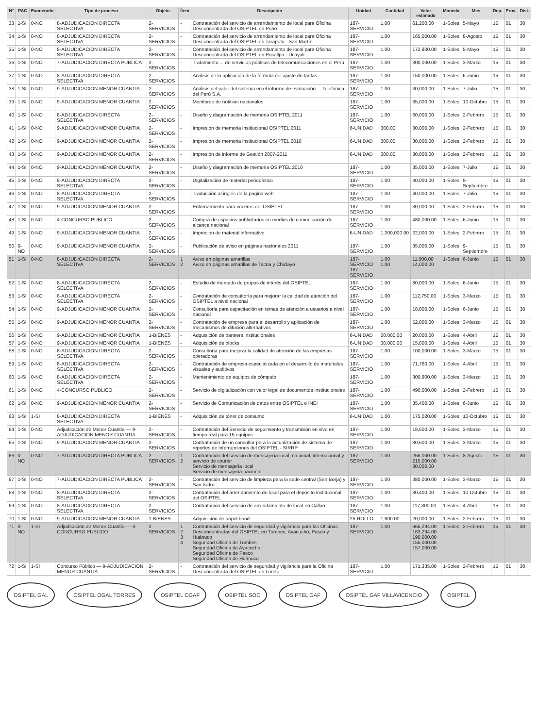| N° | PAC | Exonerado | Tipo de proceso | Objeto | Ítem | Descripción | Unidad | Cantidad | Valor estimado | Moneda | Mes | Dep. | Prov. | Dist. |
| --- | --- | --- | --- | --- | --- | --- | --- | --- | --- | --- | --- | --- | --- | --- |
| 33 | 1-SI | 0-NO | 8-ADJUDICACION DIRECTA SELECTIVA | 2-SERVICIOS | - | Contratación del servicio de arrendamiento de local para Oficina Desconcentrada del OSIPTEL en Puno | 187-SERVICIO | 1.00 | 61,200.00 | 1-Soles | 5-Mayo | 15 | 01 | 30 |
| 34 | 1-SI | 0-NO | 8-ADJUDICACION DIRECTA SELECTIVA | 2-SERVICIOS | - | Contratación del servicio de arrendamiento de local para Oficina Desconcentrada del OSIPTEL en Tarapoto - San Martín | 187-SERVICIO | 1.00 | 165,000.00 | 1-Soles | 8-Agosto | 15 | 01 | 30 |
| 35 | 1-SI | 0-NO | 8-ADJUDICACION DIRECTA SELECTIVA | 2-SERVICIOS | - | Contratación del servicio de arrendamiento de local para Oficina Desconcentrada del OSIPTEL en Pucallpa - Ucayali | 187-SERVICIO | 1.00 | 172,800.00 | 1-Soles | 5-Mayo | 15 | 01 | 30 |
| 36 | 1-SI | 0-NO | 7-ADJUDICACION DIRECTA PUBLICA | 2-SERVICIOS | - | Tratamiento ... de servicios públicos de telecomunicaciones en el Perú | 187-SERVICIO | 1.00 | 300,000.00 | 1-Soles | 3-Marzo | 15 | 01 | 30 |
| 37 | 1-SI | 0-NO | 8-ADJUDICACION DIRECTA SELECTIVA | 2-SERVICIOS | - | Análisis de la aplicación de la fórmula del ajuste de tarifas | 187-SERVICIO | 1.00 | 150,000.00 | 1-Soles | 6-Junio | 15 | 01 | 30 |
| 38 | 1-SI | 0-NO | 9-ADJUDICACION MENOR CUANTIA | 2-SERVICIOS | - | Análisis del valor del sistema en el informe de evaluación ... Telefónica del Perú S.A. | 187-SERVICIO | 1.00 | 30,000.00 | 1-Soles | 7-Julio | 15 | 01 | 30 |
| 39 | 1-SI | 0-NO | 9-ADJUDICACION MENOR CUANTIA | 2-SERVICIOS | - | Monitoreo de noticias nacionales | 187-SERVICIO | 1.00 | 35,000.00 | 1-Soles | 10-Octubre | 15 | 01 | 30 |
| 40 | 1-SI | 0-NO | 8-ADJUDICACION DIRECTA SELECTIVA | 2-SERVICIOS | - | Diseño y diagramación de memoria OSIPTEL 2011 | 187-SERVICIO | 1.00 | 60,000.00 | 1-Soles | 2-Febrero | 15 | 01 | 30 |
| 41 | 1-SI | 0-NO | 9-ADJUDICACION MENOR CUANTIA | 2-SERVICIOS | - | Impresión de memoria institucional OSIPTEL 2011 | 6-UNIDAD | 300.00 | 30,000.00 | 1-Soles | 2-Febrero | 15 | 01 | 30 |
| 42 | 1-SI | 0-NO | 9-ADJUDICACION MENOR CUANTIA | 2-SERVICIOS | - | Impresión de memoria institucional OSIPTEL 2010 | 6-UNIDAD | 300.00 | 30,000.00 | 1-Soles | 2-Febrero | 15 | 01 | 30 |
| 43 | 1-SI | 0-NO | 9-ADJUDICACION MENOR CUANTIA | 2-SERVICIOS | - | Impresión de informe de Gestión 2007-2011 | 6-UNIDAD | 300.00 | 30,000.00 | 1-Soles | 2-Febrero | 15 | 01 | 30 |
| 44 | 1-SI | 0-NO | 9-ADJUDICACION MENOR CUANTIA | 2-SERVICIOS | - | Diseño y diagramación de memoria OSIPTEL 2010 | 187-SERVICIO | 1.00 | 35,000.00 | 1-Soles | 7-Julio | 15 | 01 | 30 |
| 45 | 1-SI | 0-NO | 8-ADJUDICACION DIRECTA SELECTIVA | 2-SERVICIOS | - | Digitalización de material periodístico | 187-SERVICIO | 1.00 | 40,000.00 | 1-Soles | 9-Septiembre | 15 | 01 | 30 |
| 46 | 1-SI | 0-NO | 8-ADJUDICACION DIRECTA SELECTIVA | 2-SERVICIOS | - | Traducción al inglés de la página web | 187-SERVICIO | 1.00 | 40,000.00 | 1-Soles | 7-Julio | 15 | 01 | 30 |
| 47 | 1-SI | 0-NO | 9-ADJUDICACION MENOR CUANTIA | 2-SERVICIOS | - | Entrenamiento para voceros del OSIPTEL | 187-SERVICIO | 1.00 | 30,000.00 | 1-Soles | 2-Febrero | 15 | 01 | 30 |
| 48 | 1-SI | 0-NO | 4-CONCURSO PUBLICO | 2-SERVICIOS | - | Compra de espacios publicitarios en medios de comunicación de alcance nacional | 187-SERVICIO | 1.00 | 480,000.00 | 1-Soles | 6-Junio | 15 | 01 | 30 |
| 49 | 1-SI | 0-NO | 9-ADJUDICACION MENOR CUANTIA | 2-SERVICIOS | - | Impresión de material informativo | 6-UNIDAD | 1,200,000.00 | 22,000.00 | 1-Soles | 2-Febrero | 15 | 01 | 30 |
| 50 | 0-NO | 0-NO | 9-ADJUDICACION MENOR CUANTIA | 2-SERVICIOS | - | Publicación de aviso en páginas nacionales 2011 | 187-SERVICIO | 1.00 | 35,000.00 | 1-Soles | 9-Septiembre | 15 | 01 | 30 |
| 51 | 1-SI | 0-NO | 8-ADJUDICACION DIRECTA SELECTIVA | 2-SERVICIOS | 1 2 | Aviso en páginas amarillas Aviso en páginas amarillas de Tacna y Chiclayo | 187-SERVICIO 187-SERVICIO | 1.00 1.00 | 11,000.00 14,000.00 | 1-Soles | 6-Junio | 15 | 01 | 30 |
| 52 | 1-SI | 0-NO | 8-ADJUDICACION DIRECTA SELECTIVA | 2-SERVICIOS | - | Estudio de mercado de grupos de interés del OSIPTEL | 187-SERVICIO | 1.00 | 80,000.00 | 1-Soles | 6-Junio | 15 | 01 | 30 |
| 53 | 1-SI | 0-NO | 8-ADJUDICACION DIRECTA SELECTIVA | 2-SERVICIOS | - | Contratación de consultoría para mejorar la calidad de atención del OSIPTEL a nivel nacional | 187-SERVICIO | 1.00 | 112,750.00 | 1-Soles | 3-Marzo | 15 | 01 | 30 |
| 54 | 1-SI | 0-NO | 9-ADJUDICACION MENOR CUANTIA | 2-SERVICIOS | - | Consultoría para capacitación en temas de atención a usuarios a nivel nacional | 187-SERVICIO | 1.00 | 18,000.00 | 1-Soles | 6-Junio | 15 | 01 | 30 |
| 55 | 1-SI | 0-NO | 9-ADJUDICACION MENOR CUANTIA | 2-SERVICIOS | - | Contratación de empresa para el desarrollo y aplicación de mecanismos de difusión alternativos | 187-SERVICIO | 1.00 | 52,000.00 | 1-Soles | 3-Marzo | 15 | 01 | 30 |
| 56 | 1-SI | 0-NO | 9-ADJUDICACION MENOR CUANTIA | 1-BIENES | - | Adquisición de banners institucionales | 6-UNIDAD | 20,000.00 | 20,000.00 | 1-Soles | 4-Abril | 15 | 01 | 30 |
| 57 | 1-SI | 0-NO | 9-ADJUDICACION MENOR CUANTIA | 1-BIENES | - | Adquisición de blocks | 6-UNIDAD | 30,000.00 | 15,000.00 | 1-Soles | 4-Abril | 15 | 01 | 30 |
| 58 | 1-SI | 0-NO | 8-ADJUDICACION DIRECTA SELECTIVA | 2-SERVICIOS | - | Consultoría para mejorar la calidad de atención de las empresas operadoras | 187-SERVICIO | 1.00 | 100,000.00 | 1-Soles | 3-Marzo | 15 | 01 | 30 |
| 59 | 1-SI | 0-NO | 8-ADJUDICACION DIRECTA SELECTIVA | 2-SERVICIOS | - | Contratación de empresa especializada en el desarrollo de materiales visuales y auditivos | 187-SERVICIO | 1.00 | 71,760.00 | 1-Soles | 4-Abril | 15 | 01 | 30 |
| 60 | 1-SI | 0-NO | 8-ADJUDICACION DIRECTA SELECTIVA | 2-SERVICIOS | - | Mantenimiento de equipos de cómputo | 187-SERVICIO | 1.00 | 300,900.00 | 1-Soles | 3-Marzo | 15 | 01 | 30 |
| 61 | 1-SI | 0-NO | 4-CONCURSO PUBLICO | 2-SERVICIOS | - | Servicio de digitalización con valor legal de documentos institucionales | 187-SERVICIO | 1.00 | 490,000.00 | 1-Soles | 2-Febrero | 15 | 01 | 30 |
| 62 | 1-SI | 0-NO | 9-ADJUDICACION MENOR CUANTIA | 2-SERVICIOS | - | Servicio de Comunicación de datos entre OSIPTEL e INEI | 187-SERVICIO | 1.00 | 35,400.00 | 1-Soles | 6-Junio | 15 | 01 | 30 |
| 63 | 1-SI | 1-SI | 8-ADJUDICACION DIRECTA SELECTIVA | 1-BIENES | - | Adquisición de tóner de consumo | 6-UNIDAD | 1.00 | 175,020.00 | 1-Soles | 10-Octubre | 15 | 01 | 30 |
| 64 | 1-SI | 0-NO | Adjudicación de Menor Cuantía — 9-ADJUDICACION MENOR CUANTIA | 2-SERVICIOS | - | Contratación del Servicio de seguimiento y transmisión en vivo en tiempo real para 15 equipos | 187-SERVICIO | 1.00 | 18,600.00 | 1-Soles | 3-Marzo | 15 | 01 | 30 |
| 65 | 1-SI | 0-NO | 9-ADJUDICACION MENOR CUANTIA | 2-SERVICIOS | - | Contratación de un consultor para la actualización de sistema de reportes de interrupciones del OSIPTEL - SIRRP | 187-SERVICIO | 1.00 | 30,600.00 | 1-Soles | 3-Marzo | 15 | 01 | 30 |
| 66 | 0-NO | 0-NO | 7-ADJUDICACION DIRECTA PUBLICA | 2-SERVICIOS | 1 2 | Contratación del servicio de mensajería local, nacional, internacional y servicio de courier Servicio de mensajería local Servicio de mensajería nacional | 187-SERVICIO | 1.00 | 265,000.00 215,000.00 30,000.00 | 1-Soles | 8-Agosto | 15 | 01 | 30 |
| 67 | 1-SI | 0-NO | 7-ADJUDICACION DIRECTA PUBLICA | 2-SERVICIOS | - | Contratación del servicio de limpieza para la sede central (San Borja) y San Isidro | 187-SERVICIO | 1.00 | 380,000.00 | 1-Soles | 3-Marzo | 15 | 01 | 30 |
| 68 | 1-SI | 0-NO | 8-ADJUDICACION DIRECTA SELECTIVA | 2-SERVICIOS | - | Contratación del arrendamiento de local para el depósito institucional del OSIPTEL | 187-SERVICIO | 1.00 | 30,400.00 | 1-Soles | 10-Octubre | 15 | 01 | 30 |
| 69 | 1-SI | 0-NO | 8-ADJUDICACION DIRECTA SELECTIVA | 2-SERVICIOS | - | Contratación del servicio de arrendamiento de local en Callao | 187-SERVICIO | 1.00 | 117,300.00 | 1-Soles | 4-Abril | 15 | 01 | 30 |
| 70 | 1-SI | 0-NO | 9-ADJUDICACION MENOR CUANTIA | 1-BIENES | - | Adquisición de papel bond | 25-ROLLO | 1,800.00 | 20,000.00 | 1-Soles | 2-Febrero | 15 | 01 | 30 |
| 71 | 0-NO | 1-SI | Adjudicación de Menor Cuantía — 4-CONCURSO PUBLICO | 2-SERVICIOS | 1 2 3 4 | Contratación del servicio de seguridad y vigilancia para las Oficinas Desconcentradas del OSIPTEL en Tumbes, Ayacucho, Pasco y Huánuco Seguridad Oficina de Tumbes Seguridad Oficina de Ayacucho Seguridad Oficina de Pasco Seguridad Oficina de Huánuco | 187-SERVICIO | 1.00 | 665,294.00 163,294.00 190,000.00 155,000.00 157,000.00 | 1-Soles | 2-Febrero | 15 | 01 | 30 |
| 72 | 1-SI | 1-SI | Concurso Público — 9-ADJUDICACION MENOR CUANTIA | 2-SERVICIOS | - | Contratación del servicio de seguridad y vigilancia para la Oficina Desconcentrada del OSIPTEL en Loreto | 187-SERVICIO | 1.00 | 171,335.00 | 1-Soles | 2-Febrero | 15 | 01 | 30 |
OSIPTEL GAL OSIPTEL OGAL TORRES OSIPTEL OGAF OSIPTEL SOC OSIPTEL GAF OSIPTEL GAF VILLAVICENCIO OSIPTEL